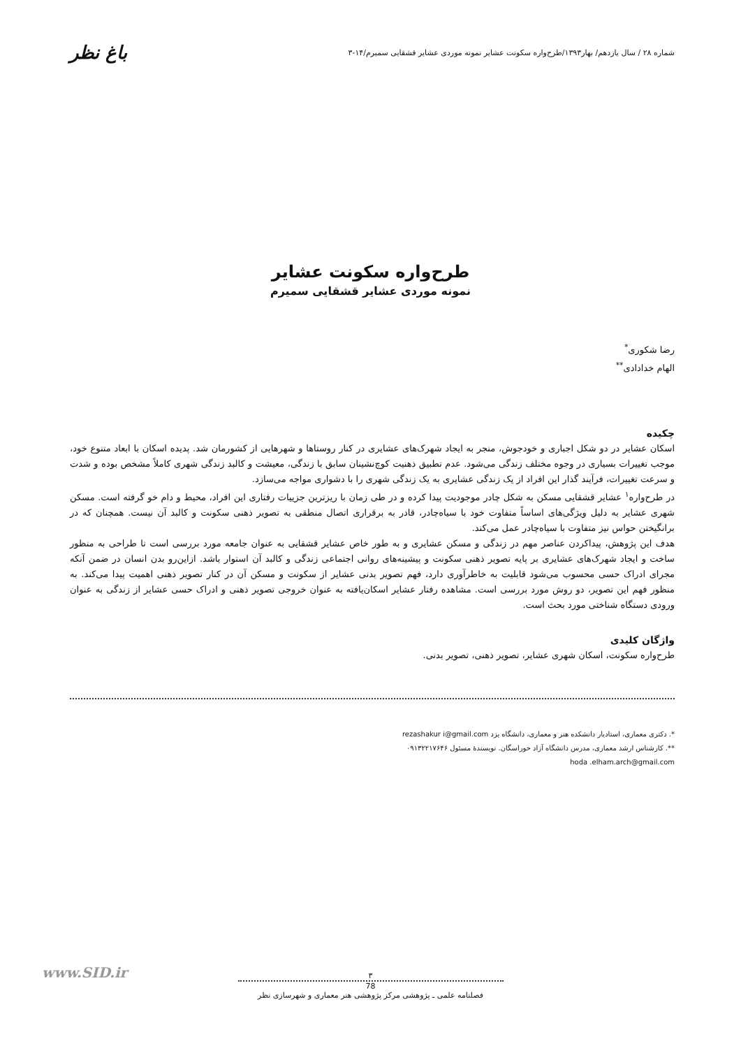شماره ۲۸ / سال یازدهم/ بهار۱۳۹۳/طرح‌واره سکونت عشایر نمونه موردی عشایر قشقایی سمیرم/۱۴-۳ باغ نظر
طرح‌واره سکونت عشایر
نمونه موردی عشایر قشقایی سمیرم
رضا شکوری<sup>*</sup>
الهام خدادادی<sup>**</sup>
چکیده
اسکان عشایر در دو شکل اجباری و خودجوش، منجر به ایجاد شهرک‌های عشایری در کنار روستاها و شهرهایی از کشورمان شد. پدیده اسکان با ابعاد متنوع خود، موجب تغییرات بسیاری در وجوه مختلف زندگی می‌شود. عدم تطبیق ذهنیت کوچ‌نشینان سابق با زندگی، معیشت و کالبد زندگی شهری کاملاً مشخص بوده و شدت و سرعت تغییرات، فرآیند گذار این افراد از یک زندگی عشایری به یک زندگی شهری را با دشواری مواجه می‌سازد.
در طرح‌واره<sup>۱</sup> عشایر قشقایی مسکن به شکل چادر موجودیت پیدا کرده و در طی زمان با ریزترین جزییات رفتاری این افراد، محیط و دام خو گرفته است. مسکن شهری عشایر به دلیل ویژگی‌های اساساً متفاوت خود با سیاه‌چادر، قادر به برقراری اتصال منطقی به تصویر ذهنی سکونت و کالبد آن نیست. همچنان که در برانگیختن حواس نیز متفاوت با سیاه‌چادر عمل می‌کند.
هدف این پژوهش، پیداکردن عناصر مهم در زندگی و مسکن عشایری و به طور خاص عشایر قشقایی به عنوان جامعه مورد بررسی است تا طراحی به منظور ساخت و ایجاد شهرک‌های عشایری بر پایه تصویر ذهنی سکونت و پیشینه‌های روانی اجتماعی زندگی و کالبد آن استوار باشد. ازاین‌رو بدن انسان در ضمن آنکه مجرای ادراک حسی محسوب می‌شود قابلیت به خاطرآوری دارد، فهم تصویر بدنی عشایر از سکونت و مسکن آن در کنار تصویر ذهنی اهمیت پیدا می‌کند. به منظور فهم این تصویر، دو روش مورد بررسی است. مشاهده رفتار عشایر اسکان‌یافته به عنوان خروجی تصویر ذهنی و ادراک حسی عشایر از زندگی به عنوان ورودی دستگاه شناختی مورد بحث است.
واژگان کلیدی
طرح‌واره سکونت، اسکان شهری عشایر، تصویر ذهنی، تصویر بدنی.
*. دکتری معماری، استادیار دانشکده هنر و معماری، دانشگاه یزد rezashakur i@gmail.com
**. کارشناس ارشد معماری، مدرس دانشگاه آزاد خوراسگان. نویسندۀ مسئول ۰۹۱۳۲۲۱۷۶۴۶
hoda .elham.arch@gmail.com
www.SID.ir
۳
78
فصلنامه علمی ـ پژوهشی مرکز پژوهشی هنر معماری و شهرسازی نظر